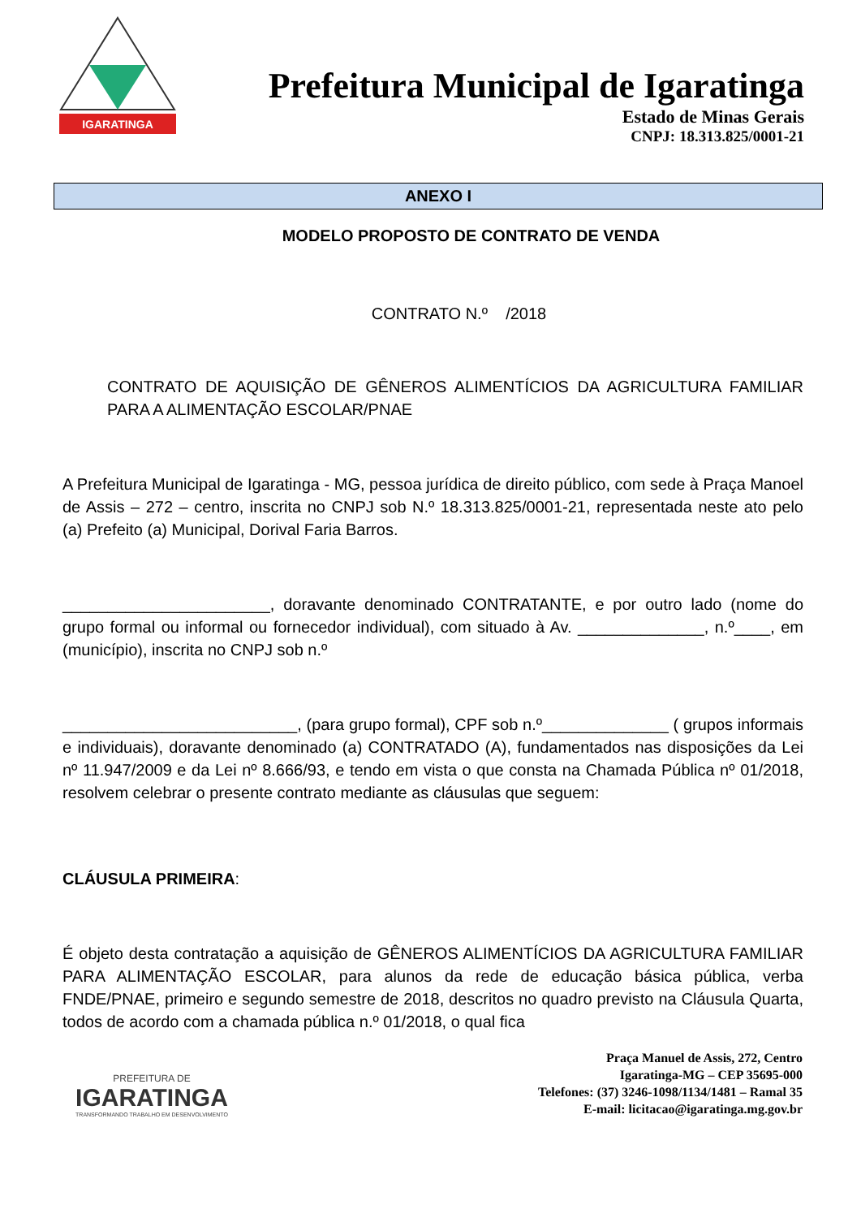IGARATINGA
Prefeitura Municipal de Igaratinga
Estado de Minas Gerais
CNPJ: 18.313.825/0001-21
ANEXO I
MODELO PROPOSTO DE CONTRATO DE VENDA
CONTRATO N.º /2018
CONTRATO DE AQUISIÇÃO DE GÊNEROS ALIMENTÍCIOS DA AGRICULTURA FAMILIAR PARA A ALIMENTAÇÃO ESCOLAR/PNAE
A Prefeitura Municipal de Igaratinga - MG, pessoa jurídica de direito público, com sede à Praça Manoel de Assis – 272 – centro, inscrita no CNPJ sob N.º 18.313.825/0001-21, representada neste ato pelo (a) Prefeito (a) Municipal, Dorival Faria Barros.
_______________________, doravante denominado CONTRATANTE, e por outro lado (nome do grupo formal ou informal ou fornecedor individual), com situado à Av. ______________, n.º____, em (município), inscrita no CNPJ sob n.º
__________________________, (para grupo formal), CPF sob n.º______________ ( grupos informais e individuais), doravante denominado (a) CONTRATADO (A), fundamentados nas disposições da Lei nº 11.947/2009 e da Lei nº 8.666/93, e tendo em vista o que consta na Chamada Pública nº 01/2018, resolvem celebrar o presente contrato mediante as cláusulas que seguem:
CLÁUSULA PRIMEIRA:
É objeto desta contratação a aquisição de GÊNEROS ALIMENTÍCIOS DA AGRICULTURA FAMILIAR PARA ALIMENTAÇÃO ESCOLAR, para alunos da rede de educação básica pública, verba FNDE/PNAE, primeiro e segundo semestre de 2018, descritos no quadro previsto na Cláusula Quarta, todos de acordo com a chamada pública n.º 01/2018, o qual fica
PREFEITURA DE
IGARATINGA
TRANSFORMANDO TRABALHO EM DESENVOLVIMENTO
Praça Manuel de Assis, 272, Centro
Igaratinga-MG – CEP 35695-000
Telefones: (37) 3246-1098/1134/1481 – Ramal 35
E-mail: licitacao@igaratinga.mg.gov.br